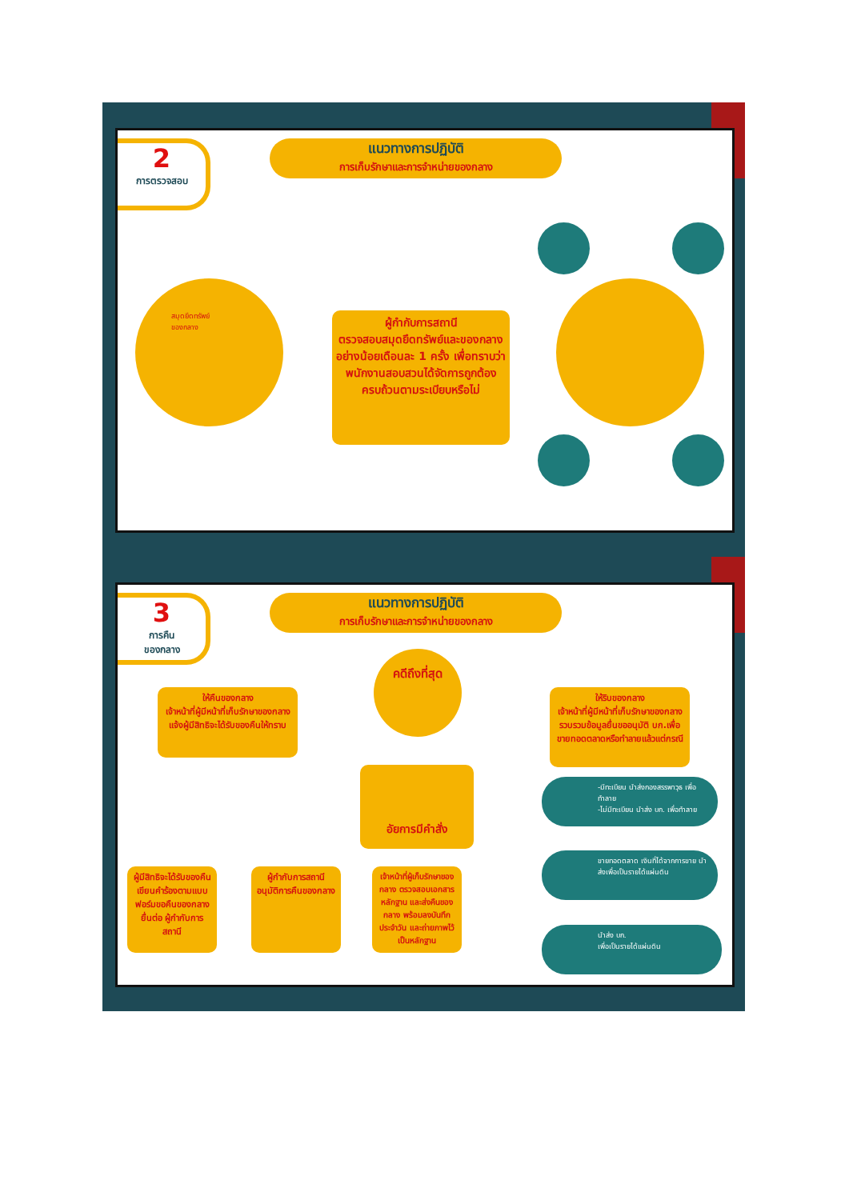2
การตรวจสอบ
แนวทางการปฏิบัติ
การเก็บรักษาและการจำหน่ายของกลาง
สมุดยึดทรัพย์
ของกลาง
ผู้กำกับการสถานี
ตรวจสอบสมุดยึดทรัพย์และของกลาง อย่างน้อยเดือนละ 1 ครั้ง เพื่อทราบว่าพนักงานสอบสวนได้จัดการถูกต้องครบถ้วนตามระเบียบหรือไม่
3
การคืน
ของกลาง
แนวทางการปฏิบัติ
การเก็บรักษาและการจำหน่ายของกลาง
คดีถึงที่สุด
ให้คืนของกลาง
เจ้าหน้าที่ผู้มีหน้าที่เก็บรักษาของกลางแจ้งผู้มีสิทธิจะได้รับของคืนให้ทราบ
ให้ริบของกลาง
เจ้าหน้าที่ผู้มีหน้าที่เก็บรักษาของกลางรวบรวมข้อมูลยื่นขออนุมัติ บก.เพื่อขายทอดตลาดหรือทำลายแล้วแต่กรณี
อัยการมีคำสั่ง
-มีทะเบียน นำส่งกองสรรพาวุธ เพื่อทำลาย
-ไม่มีทะเบียน นำส่ง บก. เพื่อทำลาย
ขายทอดตลาด เงินที่ได้จากการขาย นำส่งเพื่อเป็นรายได้แผ่นดิน
นำส่ง บก.
เพื่อเป็นรายได้แผ่นดิน
ผู้มีสิทธิจะได้รับของคืน เขียนคำร้องตามแบบฟอร์มขอคืนของกลาง ยื่นต่อ ผู้กำกับการสถานี
ผู้กำกับการสถานี อนุมัติการคืนของกลาง
เจ้าหน้าที่ผู้เก็บรักษาของกลาง ตรวจสอบเอกสารหลักฐาน และส่งคืนของกลาง พร้อมลงบันทึกประจำวัน และถ่ายภาพไว้เป็นหลักฐาน